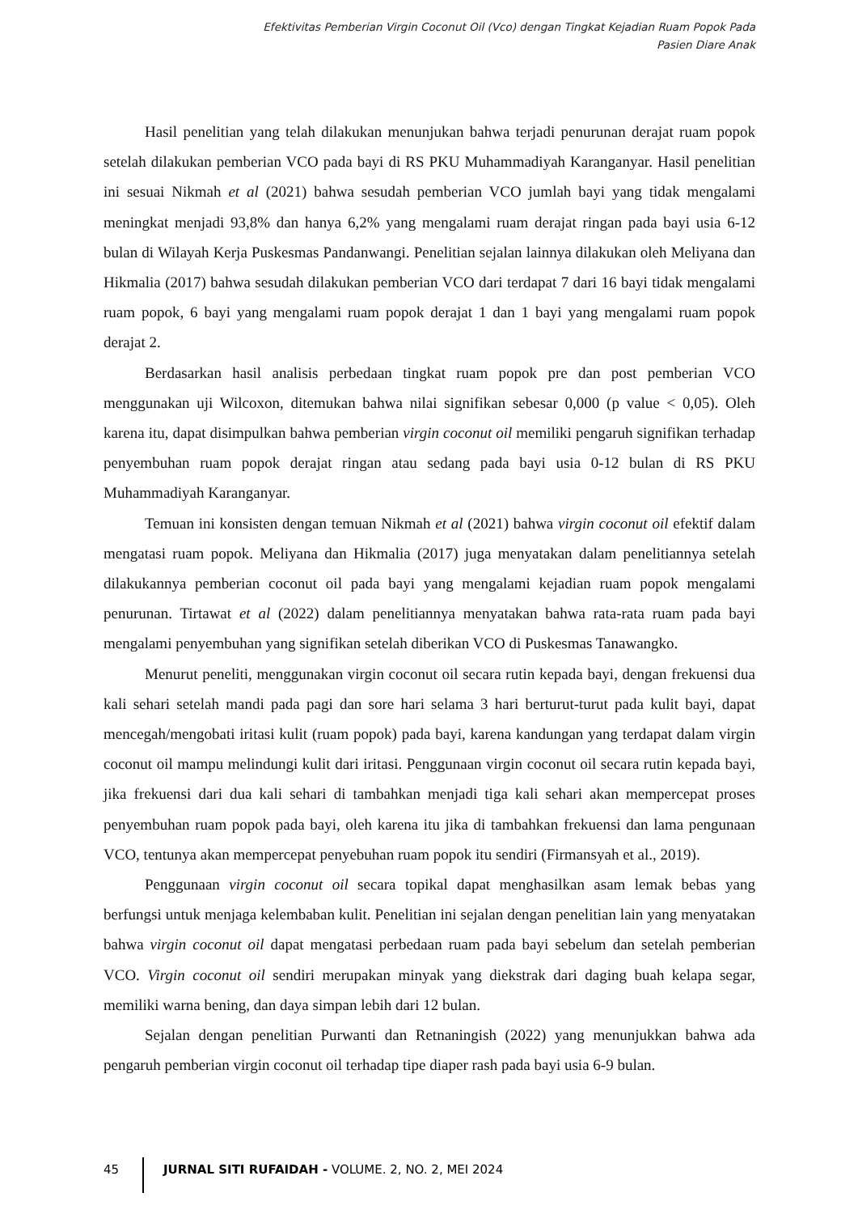Efektivitas Pemberian Virgin Coconut Oil (Vco) dengan Tingkat Kejadian Ruam Popok Pada
Pasien Diare Anak
Hasil penelitian yang telah dilakukan menunjukan bahwa terjadi penurunan derajat ruam popok setelah dilakukan pemberian VCO pada bayi di RS PKU Muhammadiyah Karanganyar. Hasil penelitian ini sesuai Nikmah et al (2021) bahwa sesudah pemberian VCO jumlah bayi yang tidak mengalami meningkat menjadi 93,8% dan hanya 6,2% yang mengalami ruam derajat ringan pada bayi usia 6-12 bulan di Wilayah Kerja Puskesmas Pandanwangi. Penelitian sejalan lainnya dilakukan oleh Meliyana dan Hikmalia (2017) bahwa sesudah dilakukan pemberian VCO dari terdapat 7 dari 16 bayi tidak mengalami ruam popok, 6 bayi yang mengalami ruam popok derajat 1 dan 1 bayi yang mengalami ruam popok derajat 2.
Berdasarkan hasil analisis perbedaan tingkat ruam popok pre dan post pemberian VCO menggunakan uji Wilcoxon, ditemukan bahwa nilai signifikan sebesar 0,000 (p value < 0,05). Oleh karena itu, dapat disimpulkan bahwa pemberian virgin coconut oil memiliki pengaruh signifikan terhadap penyembuhan ruam popok derajat ringan atau sedang pada bayi usia 0-12 bulan di RS PKU Muhammadiyah Karanganyar.
Temuan ini konsisten dengan temuan Nikmah et al (2021) bahwa virgin coconut oil efektif dalam mengatasi ruam popok. Meliyana dan Hikmalia (2017) juga menyatakan dalam penelitiannya setelah dilakukannya pemberian coconut oil pada bayi yang mengalami kejadian ruam popok mengalami penurunan. Tirtawat et al (2022) dalam penelitiannya menyatakan bahwa rata-rata ruam pada bayi mengalami penyembuhan yang signifikan setelah diberikan VCO di Puskesmas Tanawangko.
Menurut peneliti, menggunakan virgin coconut oil secara rutin kepada bayi, dengan frekuensi dua kali sehari setelah mandi pada pagi dan sore hari selama 3 hari berturut-turut pada kulit bayi, dapat mencegah/mengobati iritasi kulit (ruam popok) pada bayi, karena kandungan yang terdapat dalam virgin coconut oil mampu melindungi kulit dari iritasi. Penggunaan virgin coconut oil secara rutin kepada bayi, jika frekuensi dari dua kali sehari di tambahkan menjadi tiga kali sehari akan mempercepat proses penyembuhan ruam popok pada bayi, oleh karena itu jika di tambahkan frekuensi dan lama pengunaan VCO, tentunya akan mempercepat penyebuhan ruam popok itu sendiri (Firmansyah et al., 2019).
Penggunaan virgin coconut oil secara topikal dapat menghasilkan asam lemak bebas yang berfungsi untuk menjaga kelembaban kulit. Penelitian ini sejalan dengan penelitian lain yang menyatakan bahwa virgin coconut oil dapat mengatasi perbedaan ruam pada bayi sebelum dan setelah pemberian VCO. Virgin coconut oil sendiri merupakan minyak yang diekstrak dari daging buah kelapa segar, memiliki warna bening, dan daya simpan lebih dari 12 bulan.
Sejalan dengan penelitian Purwanti dan Retnaningish (2022) yang menunjukkan bahwa ada pengaruh pemberian virgin coconut oil terhadap tipe diaper rash pada bayi usia 6-9 bulan.
45 JURNAL SITI RUFAIDAH - VOLUME. 2, NO. 2, MEI 2024